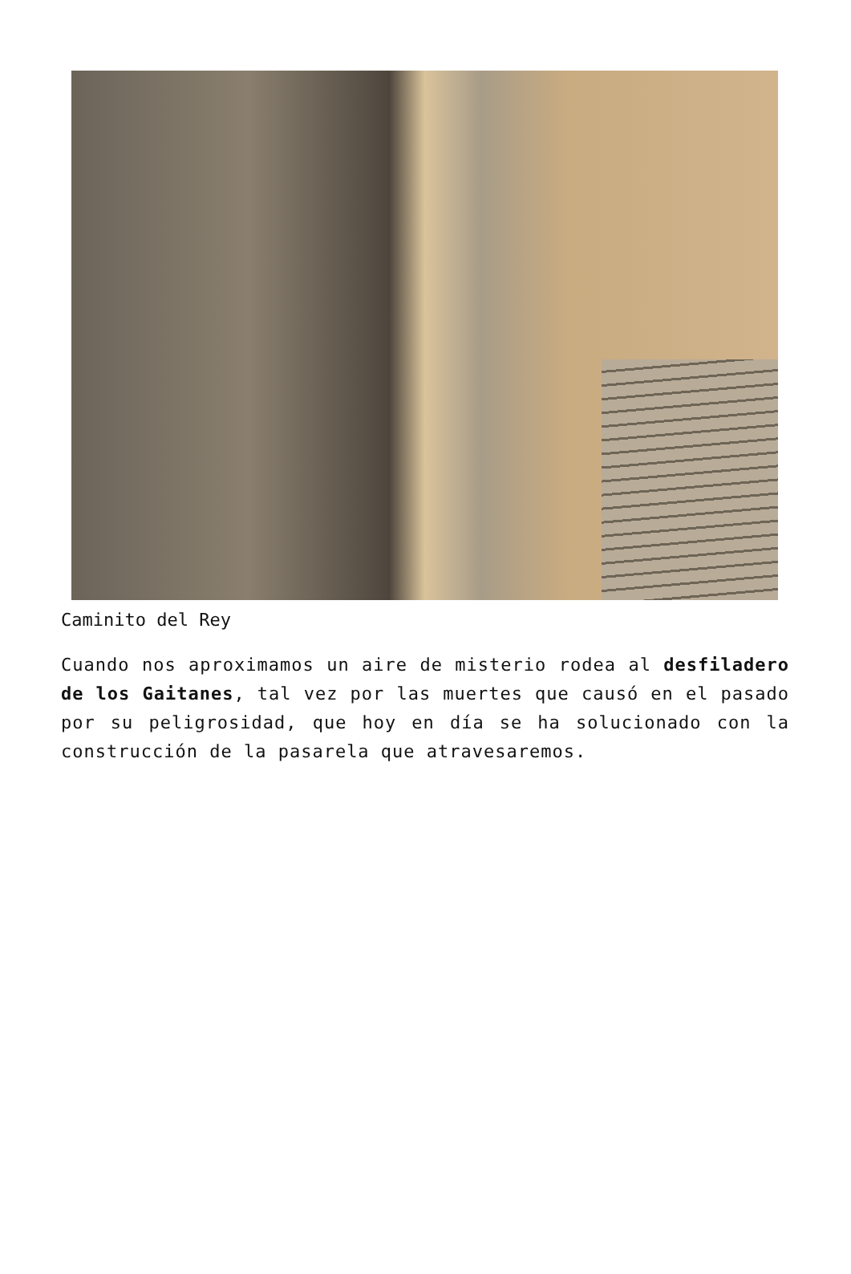Caminito del Rey
Cuando nos aproximamos un aire de misterio rodea al desfiladero de los Gaitanes, tal vez por las muertes que causó en el pasado por su peligrosidad, que hoy en día se ha solucionado con la construcción de la pasarela que atravesaremos.